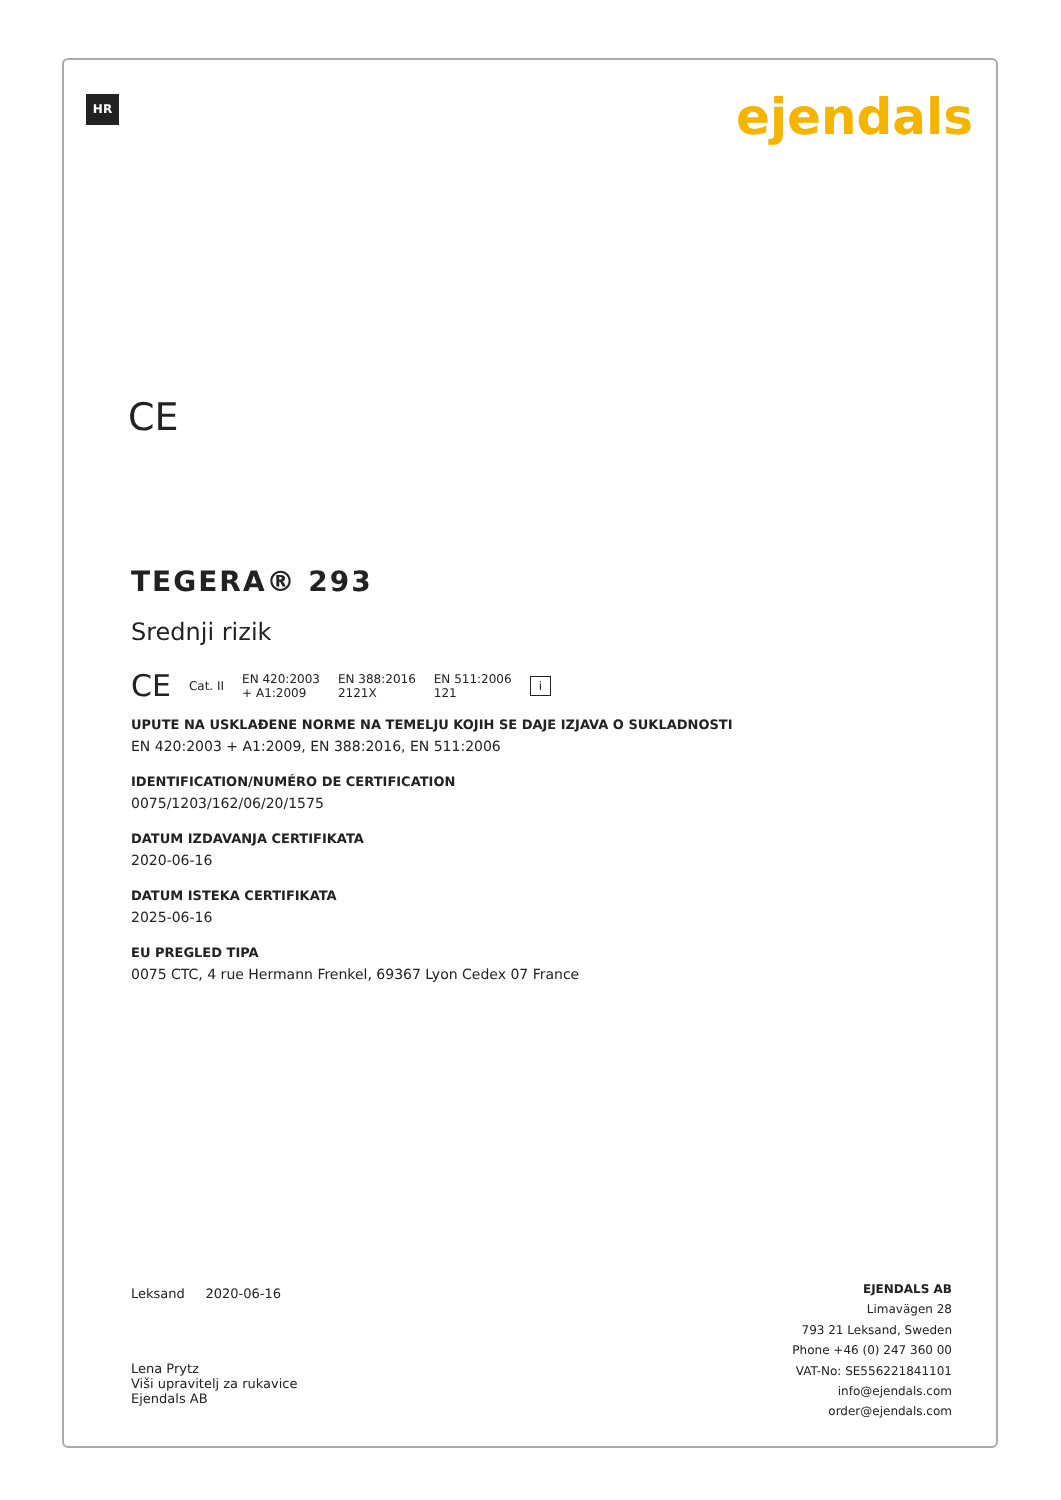HR ejendals
CE
TEGERA® 293
Srednji rizik
CE Cat. II EN 420:2003
+ A1:2009 EN 388:2016
2121X EN 511:2006
121 i
UPUTE NA USKLAĐENE NORME NA TEMELJU KOJIH SE DAJE IZJAVA O SUKLADNOSTI
EN 420:2003 + A1:2009, EN 388:2016, EN 511:2006
IDENTIFICATION/NUMÉRO DE CERTIFICATION
0075/1203/162/06/20/1575
DATUM IZDAVANJA CERTIFIKATA
2020-06-16
DATUM ISTEKA CERTIFIKATA
2025-06-16
EU PREGLED TIPA
0075 CTC, 4 rue Hermann Frenkel, 69367 Lyon Cedex 07 France
Leksand 2020-06-16
Lena Prytz
Viši upravitelj za rukavice
Ejendals AB
EJENDALS AB
Limavägen 28
793 21 Leksand, Sweden
Phone +46 (0) 247 360 00
VAT-No: SE556221841101
info@ejendals.com
order@ejendals.com